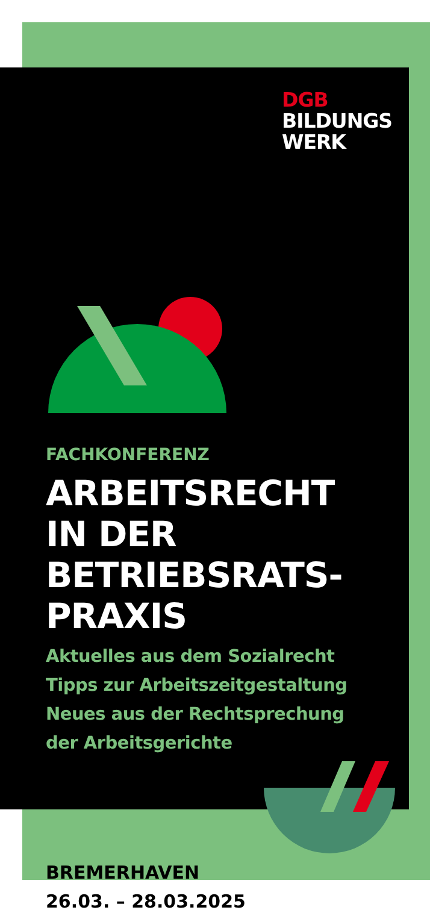DGB
BILDUNGS
WERK
FACHKONFERENZ
ARBEITSRECHT
IN DER
BETRIEBSRATS-
PRAXIS
Aktuelles aus dem Sozialrecht
Tipps zur Arbeitszeitgestaltung
Neues aus der Rechtsprechung
der Arbeitsgerichte
BREMERHAVEN
26.03. – 28.03.2025